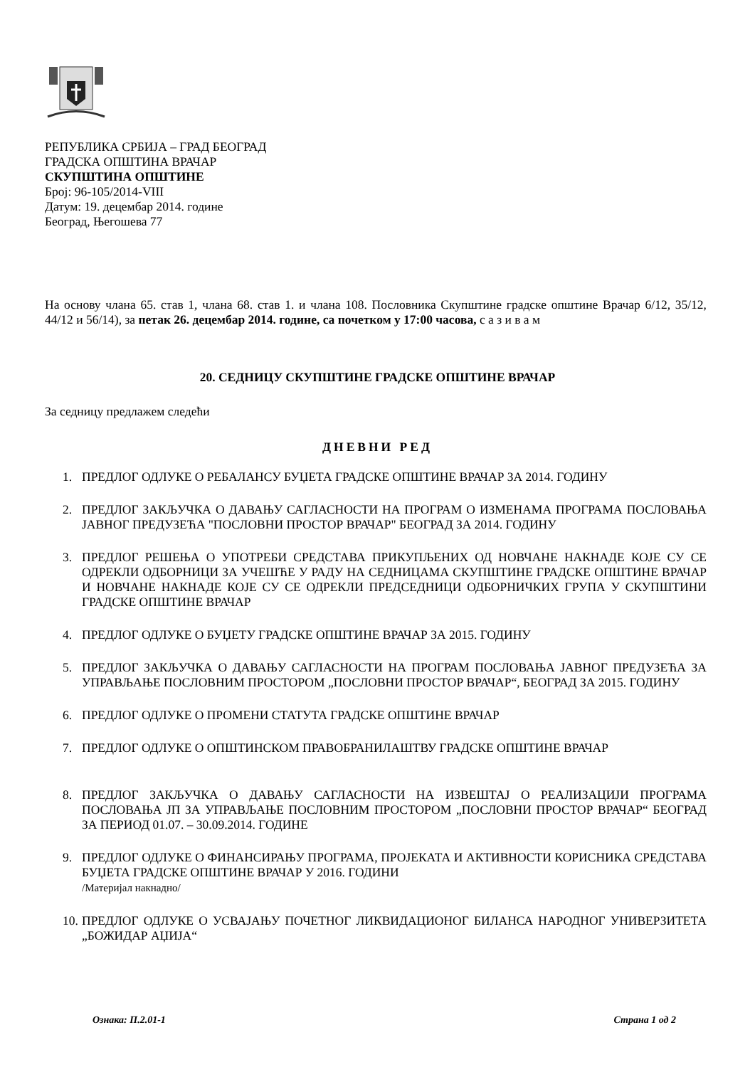РЕПУБЛИКА СРБИЈА – ГРАД БЕОГРАД
ГРАДСКА ОПШТИНА ВРАЧАР
СКУПШТИНА ОПШТИНЕ
Број: 96-105/2014-VIII
Датум: 19. децембар 2014. године
Београд, Његошева 77
На основу члана 65. став 1, члана 68. став 1. и члана 108. Пословника Скупштине градске општине Врачар 6/12, 35/12, 44/12 и 56/14), за петак 26. децембар 2014. године, са почетком у 17:00 часова, с а з и в а м
20. СЕДНИЦУ СКУПШТИНЕ ГРАДСКЕ ОПШТИНЕ ВРАЧАР
За седницу предлажем следећи
ДНЕВНИ РЕД
1. ПРЕДЛОГ ОДЛУКЕ О РЕБАЛАНСУ БУЏЕТА ГРАДСКЕ ОПШТИНЕ ВРАЧАР ЗА 2014. ГОДИНУ
2. ПРЕДЛОГ ЗАКЉУЧКА О ДАВАЊУ САГЛАСНОСТИ НА ПРОГРАМ О ИЗМЕНАМА ПРОГРАМА ПОСЛОВАЊА ЈАВНОГ ПРЕДУЗЕЋА "ПОСЛОВНИ ПРОСТОР ВРАЧАР" БЕОГРАД ЗА 2014. ГОДИНУ
3. ПРЕДЛОГ РЕШЕЊА О УПОТРЕБИ СРЕДСТАВА ПРИКУПЉЕНИХ ОД НОВЧАНЕ НАКНАДЕ КОЈЕ СУ СЕ ОДРЕКЛИ ОДБОРНИЦИ ЗА УЧЕШЋЕ У РАДУ НА СЕДНИЦАМА СКУПШТИНЕ ГРАДСКЕ ОПШТИНЕ ВРАЧАР И НОВЧАНЕ НАКНАДЕ КОЈЕ СУ СЕ ОДРЕКЛИ ПРЕДСЕДНИЦИ ОДБОРНИЧКИХ ГРУПА У СКУПШТИНИ ГРАДСКЕ ОПШТИНЕ ВРАЧАР
4. ПРЕДЛОГ ОДЛУКЕ О БУЏЕТУ ГРАДСКЕ ОПШТИНЕ ВРАЧАР ЗА 2015. ГОДИНУ
5. ПРЕДЛОГ ЗАКЉУЧКА О ДАВАЊУ САГЛАСНОСТИ НА ПРОГРАМ ПОСЛОВАЊА ЈАВНОГ ПРЕДУЗЕЋА ЗА УПРАВЉАЊЕ ПОСЛОВНИМ ПРОСТОРОМ „ПОСЛОВНИ ПРОСТОР ВРАЧАР“, БЕОГРАД ЗА 2015. ГОДИНУ
6. ПРЕДЛОГ ОДЛУКЕ О ПРОМЕНИ СТАТУТА ГРАДСКЕ ОПШТИНЕ ВРАЧАР
7. ПРЕДЛОГ ОДЛУКЕ О ОПШТИНСКОМ ПРАВОБРАНИЛАШТВУ ГРАДСКЕ ОПШТИНЕ ВРАЧАР
8. ПРЕДЛОГ ЗАКЉУЧКА О ДАВАЊУ САГЛАСНОСТИ НА ИЗВЕШТАЈ О РЕАЛИЗАЦИЈИ ПРОГРАМА ПОСЛОВАЊА ЈП ЗА УПРАВЉАЊЕ ПОСЛОВНИМ ПРОСТОРОМ „ПОСЛОВНИ ПРОСТОР ВРАЧАР“ БЕОГРАД ЗА ПЕРИОД 01.07. – 30.09.2014. ГОДИНЕ
9. ПРЕДЛОГ ОДЛУКЕ О ФИНАНСИРАЊУ ПРОГРАМА, ПРОЈЕКАТА И АКТИВНОСТИ КОРИСНИКА СРЕДСТАВА БУЏЕТА ГРАДСКЕ ОПШТИНЕ ВРАЧАР У 2016. ГОДИНИ
/Материјал накнадно/
10. ПРЕДЛОГ ОДЛУКЕ О УСВАЈАЊУ ПОЧЕТНОГ ЛИКВИДАЦИОНОГ БИЛАНСА НАРОДНОГ УНИВЕРЗИТЕТА „БОЖИДАР АЏИЈА“
Ознака: П.2.01-1 Страна 1 од 2